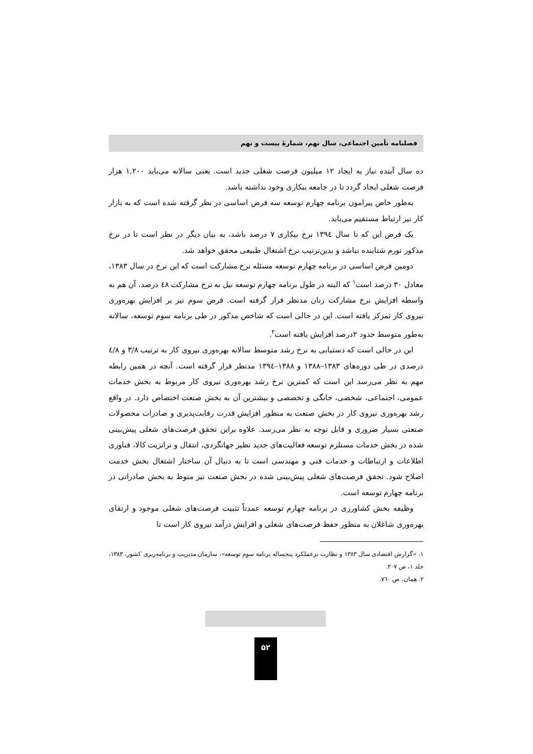فصلنامه تأمین اجتماعی، سال نهم، شمارهٔ بیست و نهم
ده سال آینده نیاز به ایجاد ۱۲ میلیون فرصت شغلی جدید است. یعنی سالانه می‌باید ۱,۲۰۰ هزار فرصت شغلی ایجاد گردد تا در جامعه بیکاری وجود نداشته باشد.
به‌طور خاص پیرامون برنامه چهارم توسعه سه فرض اساسی در نظر گرفته شده است که به بازار کار نیز ارتباط مستقیم می‌یابد.
یک فرض این که تا سال ۱۳۹٤ نرخ بیکاری ۷ درصد باشد، به بیان دیگر در نظر است تا در نرخ مذکور تورم شتابنده نباشد و بدین‌ترتیب نرخ اشتغال طبیعی محقق خواهد شد.
دومین فرض اساسی در برنامه چهارم توسعه مسئله نرخ مشارکت است که این نرخ در سال ۱۳۸۳، معادل ۳۰ درصد است<sup>۱</sup> که البته در طول برنامه چهارم توسعه نیل به نرخ مشارکت ٤۸ درصد، آن هم به واسطه افزایش نرخ مشارکت زنان مدنظر قرار گرفته است. فرض سوم نیز بر افزایش بهره‌وری نیروی کار تمرکز یافته است. این در حالی است که شاخص مذکور در طی برنامه سوم توسعه، سالانه به‌طور متوسط حدود ۲درصد افزایش یافته است<sup>۲</sup>.
این در حالی است که دستیابی به نرخ رشد متوسط سالانه بهره‌وری نیروی کار به ترتیب ۳/۸ و ٤/۸ درصدی در طی دوره‌های ۱۳۸۳–۱۳۸۸ و ۱۳۸۸–۱۳۹٤ مدنظر قرار گرفته است. آنچه در همین رابطه مهم به نظر می‌رسد این است که کمترین نرخ رشد بهره‌وری نیروی کار مربوط به بخش خدمات عمومی، اجتماعی، شخصی، خانگی و تخصصی و بیشترین آن به بخش صنعت اختصاص دارد. در واقع رشد بهره‌وری نیروی کار در بخش صنعت به منظور افزایش قدرت رقابت‌پذیری و صادرات محصولات صنعتی بسیار ضروری و قابل توجه به نظر می‌رسد. علاوه براین تحقق فرصت‌های شغلی پیش‌بینی شده در بخش خدمات مستلزم توسعه فعالیت‌های جدید نظیر جهانگردی، انتقال و ترانزیت کالا، فناوری اطلاعات و ارتباطات و خدمات فنی و مهندسی است تا به دنبال آن ساختار اشتغال بخش خدمت اصلاح شود. تحقق فرصت‌های شغلی پیش‌بینی شده در بخش صنعت نیز منوط به بخش صادراتی در برنامه چهارم توسعه است.
وظیفه بخش کشاورزی در برنامه چهارم توسعه عمدتاً تثبیت فرصت‌های شغلی موجود و ارتقای بهره‌وری شاغلان به منظور حفظ فرصت‌های شغلی و افزایش درآمد نیروی کار است تا
۱. «گزارش اقتصادی سال ۱۳۸۳ و نظارت برعملکرد پنجساله برنامه سوم توسعه»، سازمان مدیریت و برنامه‌ریزی کشور، ۱۳۸۳، جلد ۱، ص ۲۰۷.
۲. همان، ص ۷٦۰.
۵۲